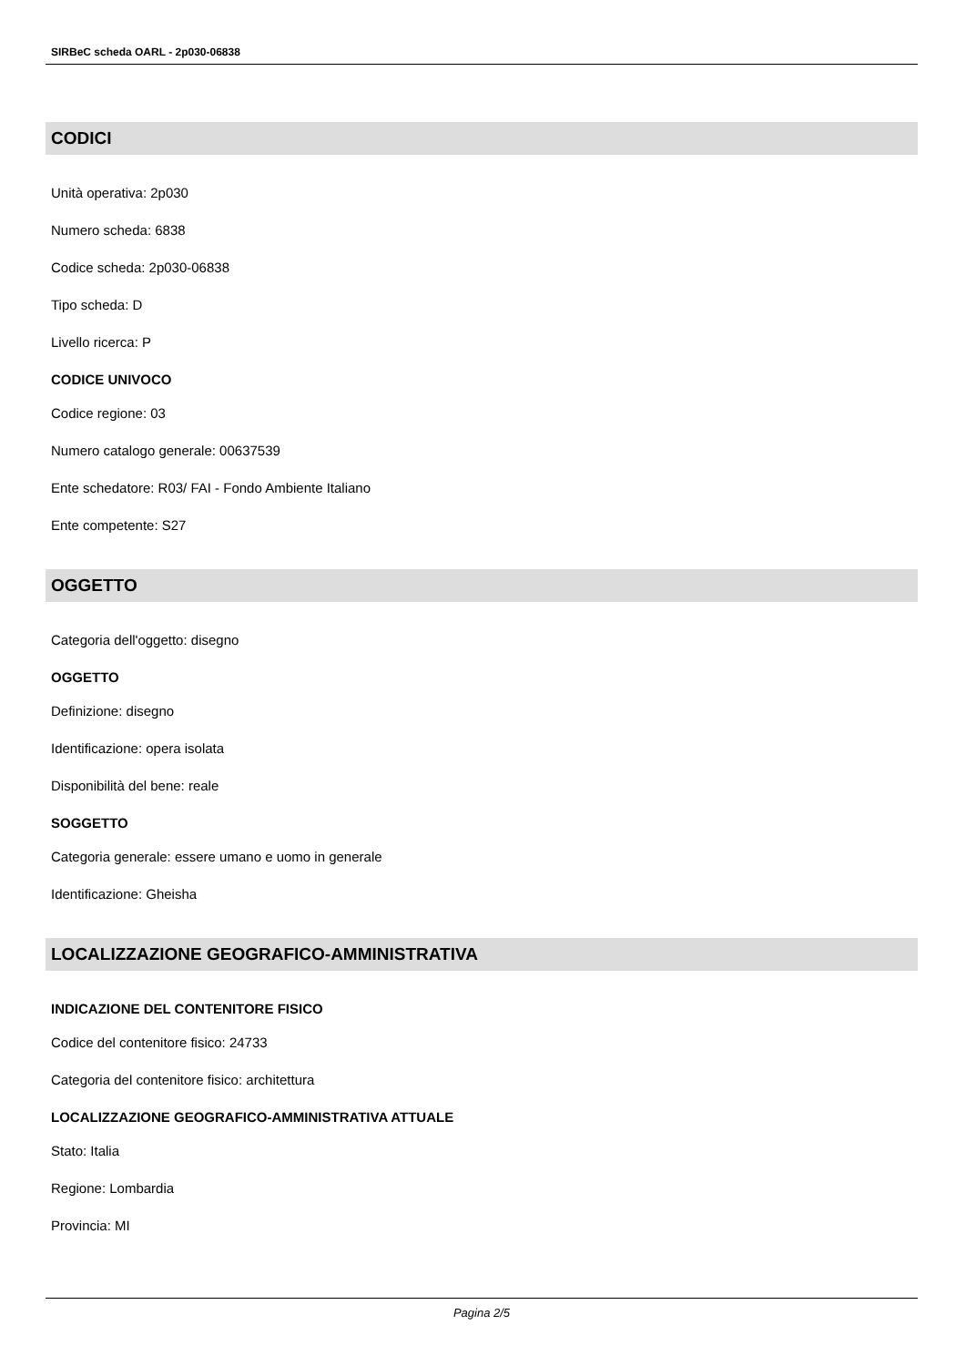SIRBeC scheda OARL - 2p030-06838
CODICI
Unità operativa: 2p030
Numero scheda: 6838
Codice scheda: 2p030-06838
Tipo scheda: D
Livello ricerca: P
CODICE UNIVOCO
Codice regione: 03
Numero catalogo generale: 00637539
Ente schedatore: R03/ FAI - Fondo Ambiente Italiano
Ente competente: S27
OGGETTO
Categoria dell'oggetto: disegno
OGGETTO
Definizione: disegno
Identificazione: opera isolata
Disponibilità del bene: reale
SOGGETTO
Categoria generale: essere umano e uomo in generale
Identificazione: Gheisha
LOCALIZZAZIONE GEOGRAFICO-AMMINISTRATIVA
INDICAZIONE DEL CONTENITORE FISICO
Codice del contenitore fisico: 24733
Categoria del contenitore fisico: architettura
LOCALIZZAZIONE GEOGRAFICO-AMMINISTRATIVA ATTUALE
Stato: Italia
Regione: Lombardia
Provincia: MI
Pagina 2/5